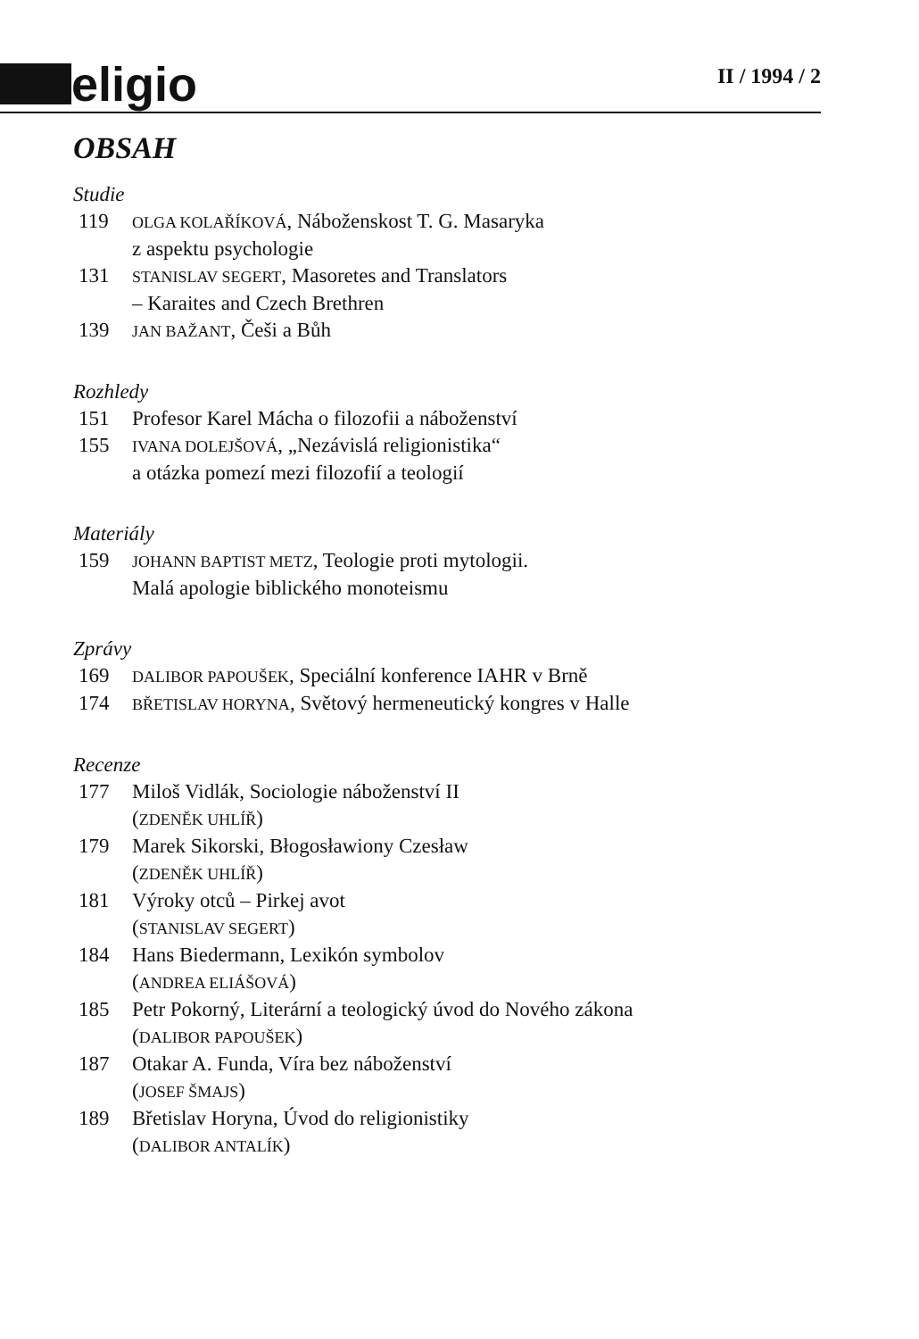eligio
II / 1994 / 2
OBSAH
Studie
119
OLGA KOLAŘÍKOVÁ, Náboženskost T. G. Masaryka
z aspektu psychologie
131
STANISLAV SEGERT, Masoretes and Translators
– Karaites and Czech Brethren
139
JAN BAŽANT, Češi a Bůh
Rozhledy
151 Profesor Karel Mácha o filozofii a náboženství
155
IVANA DOLEJŠOVÁ, „Nezávislá religionistika“
a otázka pomezí mezi filozofií a teologií
Materiály
159
JOHANN BAPTIST METZ, Teologie proti mytologii.
Malá apologie biblického monoteismu
Zprávy
169
DALIBOR PAPOUŠEK, Speciální konference IAHR v Brně
174
BŘETISLAV HORYNA, Světový hermeneutický kongres v Halle
Recenze
177 Miloš Vidlák, Sociologie náboženství II
(ZDENĚK UHLÍŘ)
179 Marek Sikorski, Błogosławiony Czesław
(ZDENĚK UHLÍŘ)
181 Výroky otců – Pirkej avot
(STANISLAV SEGERT)
184 Hans Biedermann, Lexikón symbolov
(ANDREA ELIÁŠOVÁ)
185 Petr Pokorný, Literární a teologický úvod do Nového zákona
(DALIBOR PAPOUŠEK)
187 Otakar A. Funda, Víra bez náboženství
(JOSEF ŠMAJS)
189 Břetislav Horyna, Úvod do religionistiky
(DALIBOR ANTALÍK)